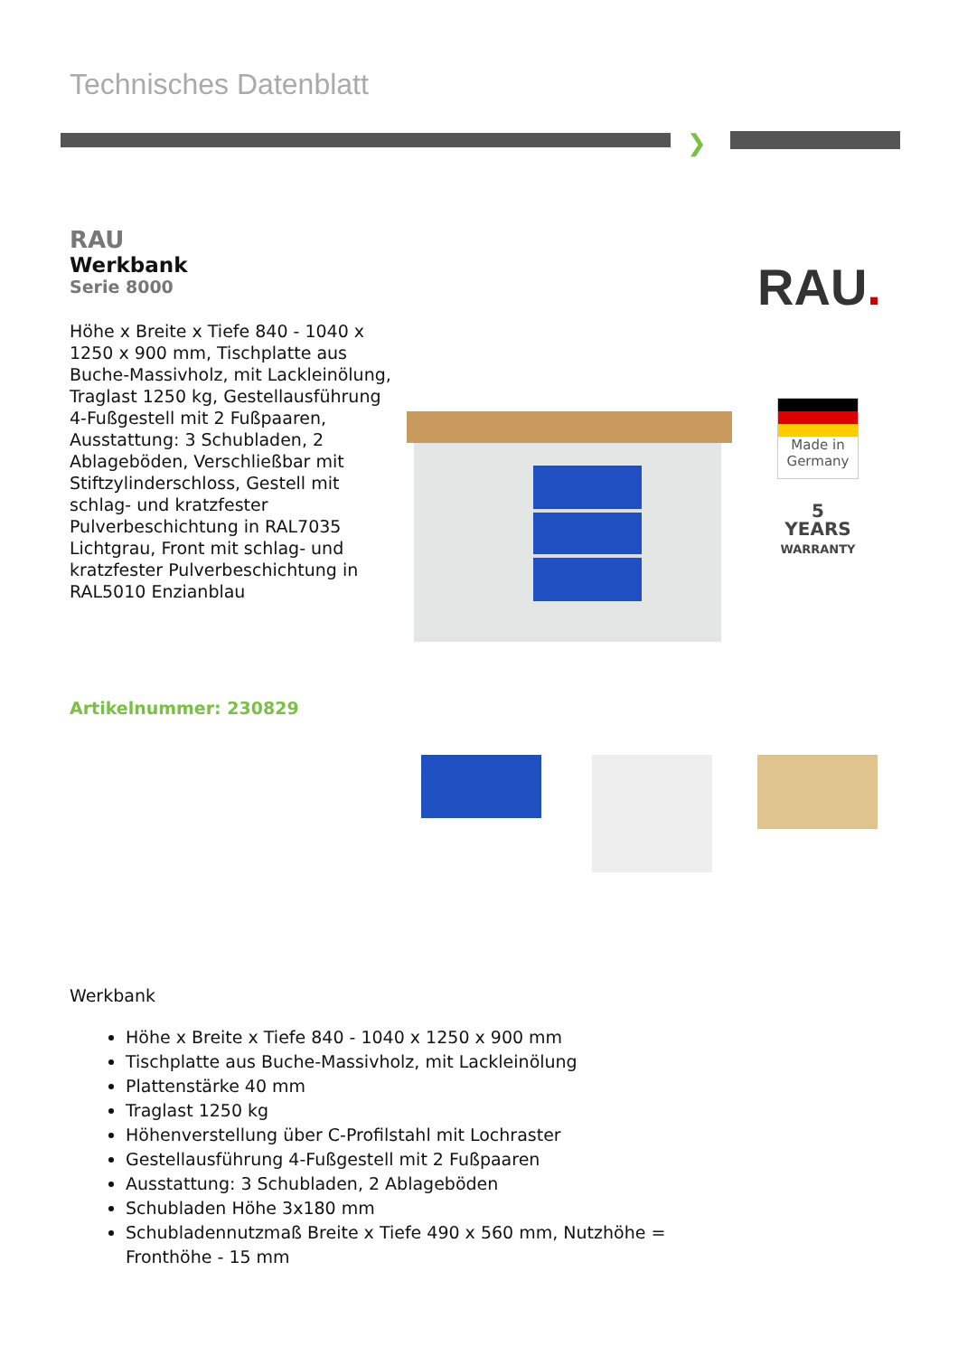Technisches Datenblatt
❯
RAU
Werkbank
Serie 8000
Höhe x Breite x Tiefe 840 - 1040 x 1250 x 900 mm, Tischplatte aus Buche-Massivholz, mit Lackleinölung, Traglast 1250 kg, Gestellausführung 4-Fußgestell mit 2 Fußpaaren, Ausstattung: 3 Schubladen, 2 Ablageböden, Verschließbar mit Stiftzylinderschloss, Gestell mit schlag- und kratzfester Pulverbeschichtung in RAL7035 Lichtgrau, Front mit schlag- und kratzfester Pulverbeschichtung in RAL5010 Enzianblau
RAU.
Made in
Germany
5
YEARS
WARRANTY
Artikelnummer: 230829
Werkbank
Höhe x Breite x Tiefe 840 - 1040 x 1250 x 900 mm
Tischplatte aus Buche-Massivholz, mit Lackleinölung
Plattenstärke 40 mm
Traglast 1250 kg
Höhenverstellung über C-Profilstahl mit Lochraster
Gestellausführung 4-Fußgestell mit 2 Fußpaaren
Ausstattung: 3 Schubladen, 2 Ablageböden
Schubladen Höhe 3x180 mm
Schubladennutzmaß Breite x Tiefe 490 x 560 mm, Nutzhöhe = Fronthöhe - 15 mm